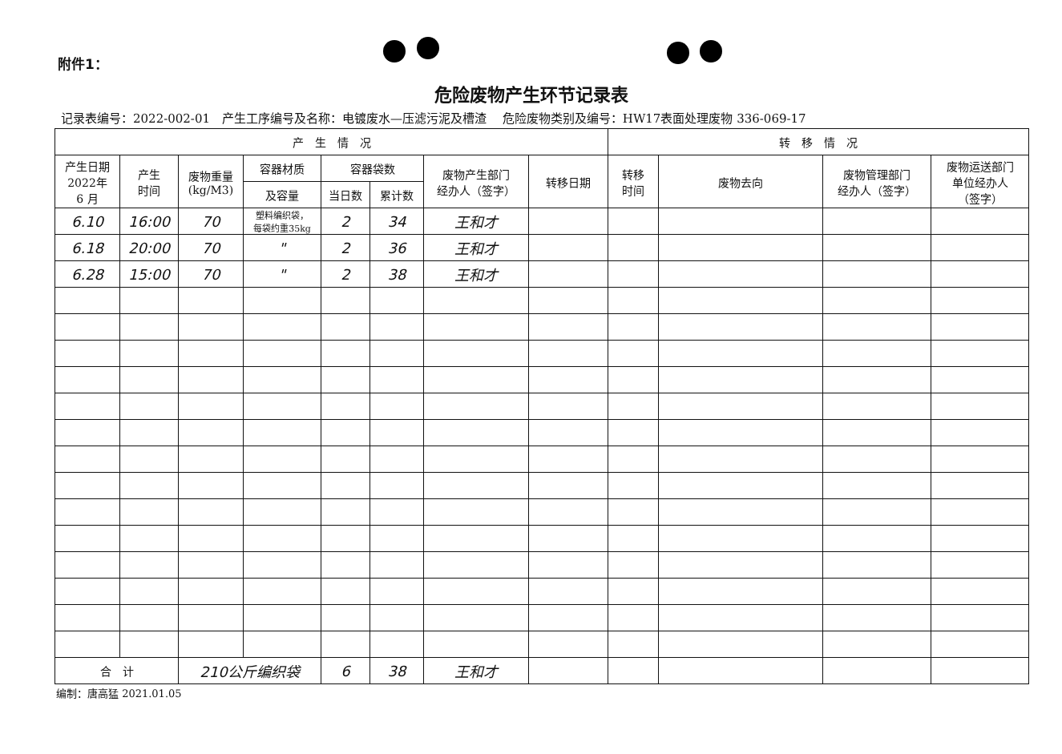附件1：
危险废物产生环节记录表
记录表编号：2022-002-01　产生工序编号及名称：电镀废水—压滤污泥及槽渣　 危险废物类别及编号：HW17表面处理废物 336-069-17
| 产 生 情 况 | | | | | | | | 转 移 情 况 | | | |
| --- | --- | --- | --- | --- | --- | --- | --- | --- | --- | --- | --- |
| 产生日期 2022年 6 月 | 产生 时间 | 废物重量 (kg/M3) | 容器材质 | 容器袋数 | | 废物产生部门 经办人（签字） | 转移日期 | 转移 时间 | 废物去向 | 废物管理部门 经办人（签字） | 废物运送部门 单位经办人 （签字） |
| | | | 及容量 | 当日数 | 累计数 | | | | | | |
| 6.10 | 16:00 | 70 | 塑料编织袋， 每袋约重35kg | 2 | 34 | 王和才 | | | | | |
| 6.18 | 20:00 | 70 | " | 2 | 36 | 王和才 | | | | | |
| 6.28 | 15:00 | 70 | " | 2 | 38 | 王和才 | | | | | |
| 合 计 | | 210公斤编织袋 | | 6 | 38 | 王和才 | | | | | |
编制：唐高猛 2021.01.05